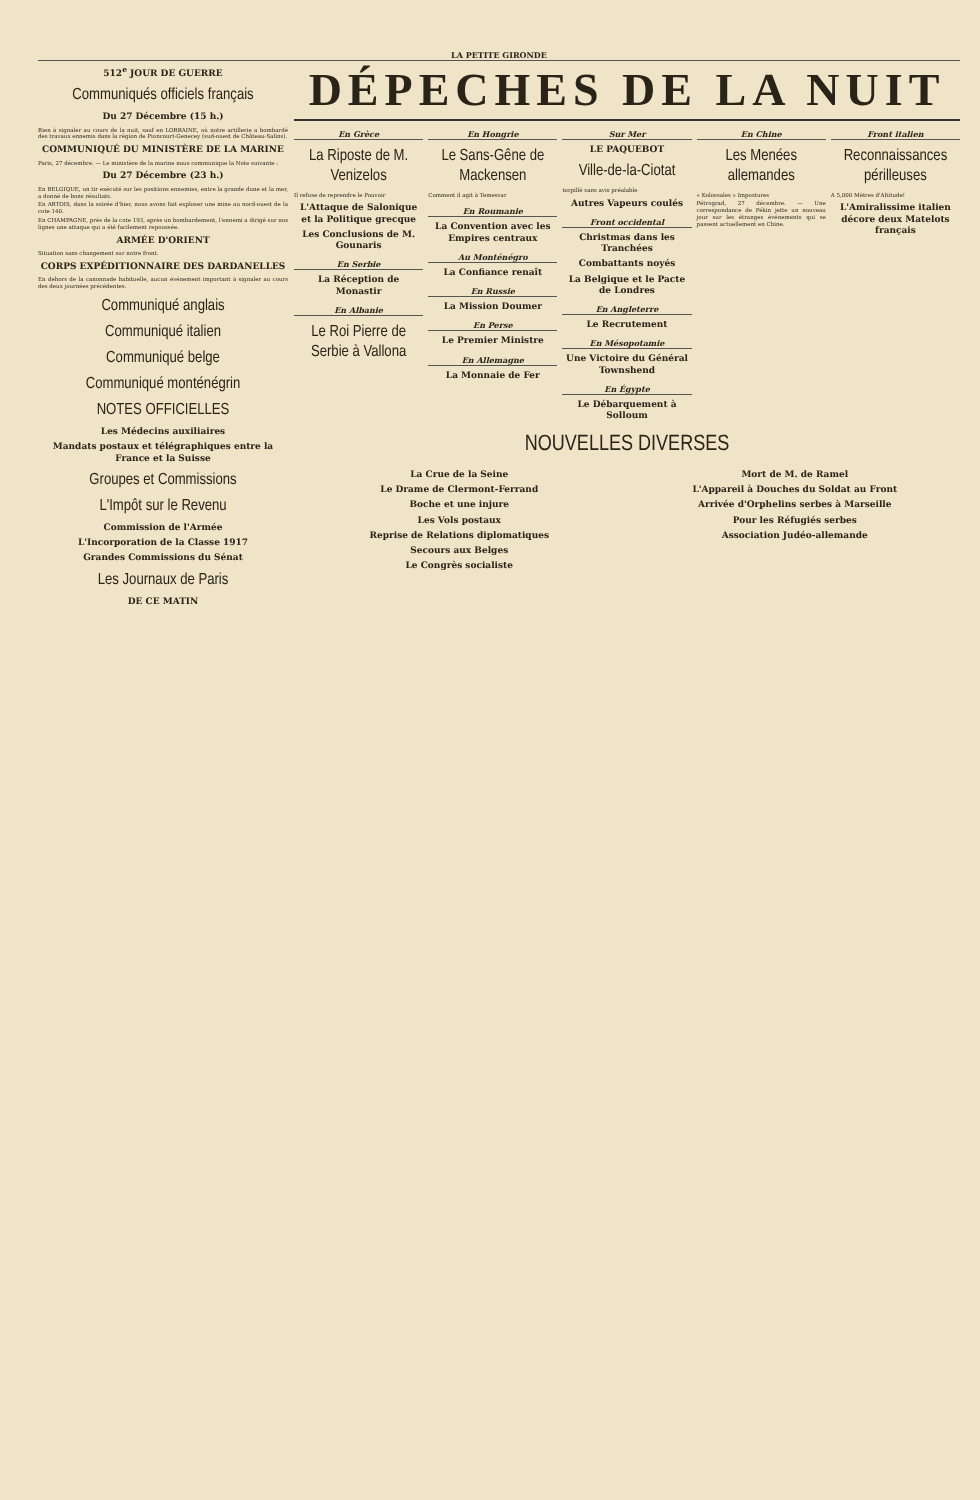LA PETITE GIRONDE
512<sup>e</sup> JOUR DE GUERRE
Communiqués officiels français
Du 27 Décembre (15 h.)
Rien à signaler au cours de la nuit, sauf en LORRAINE, où notre artillerie a bombardé des travaux ennemis dans la région de Pioncourt-Genecey (sud-ouest de Château-Salins).
COMMUNIQUÉ DU MINISTÈRE DE LA MARINE
Paris, 27 décembre. — Le ministère de la marine nous communique la Note suivante :
Du 27 Décembre (23 h.)
En BELGIQUE, un tir exécuté sur les positions ennemies, entre la grande dune et la mer, a donné de bons résultats.
En ARTOIS, dans la soirée d'hier, nous avons fait exploser une mine au nord-ouest de la cote 140.
En CHAMPAGNE, près de la cote 193, après un bombardement, l'ennemi a dirigé sur nos lignes une attaque qui a été facilement repoussée.
ARMÉE D'ORIENT
Situation sans changement sur notre front.
CORPS EXPÉDITIONNAIRE DES DARDANELLES
En dehors de la canonnade habituelle, aucun événement important à signaler au cours des deux journées précédentes.
Communiqué anglais
Communiqué italien
Communiqué belge
Communiqué monténégrin
NOTES OFFICIELLES
Les Médecins auxiliaires
Mandats postaux et télégraphiques entre la France et la Suisse
Groupes et Commissions
L'Impôt sur le Revenu
Commission de l'Armée
L'Incorporation de la Classe 1917
Grandes Commissions du Sénat
Les Journaux de Paris
DE CE MATIN
DÉPECHES DE LA NUIT
En Grèce
La Riposte de M. Venizelos
Il refuse de reprendre le Pouvoir
L'Attaque de Salonique et la Politique grecque
Les Conclusions de M. Gounaris
En Serbie
La Réception de Monastir
En Albanie
Le Roi Pierre de Serbie à Vallona
En Hongrie
Le Sans-Gêne de Mackensen
Comment il agit à Temesvar
En Roumanie
La Convention avec les Empires centraux
Au Monténégro
La Confiance renaît
En Russie
La Mission Doumer
En Perse
Le Premier Ministre
En Allemagne
La Monnaie de Fer
Sur Mer
LE PAQUEBOT
Ville-de-la-Ciotat
torpillé sans avis préalable
Autres Vapeurs coulés
Front occidental
Christmas dans les Tranchées
Combattants noyés
La Belgique et le Pacte de Londres
En Angleterre
Le Recrutement
En Mésopotamie
Une Victoire du Général Townshend
En Égypte
Le Débarquement à Solloum
En Chine
Les Menées allemandes
« Kolossales » Impostures
Pétrograd, 27 décembre. — Une correspondance de Pékin jette un nouveau jour sur les étranges événements qui se passent actuellement en Chine.
Front italien
Reconnaissances périlleuses
A 5,000 Mètres d'Altitude!
L'Amiralissime italien décore deux Matelots français
NOUVELLES DIVERSES
La Crue de la Seine
Le Drame de Clermont-Ferrand
Boche et une injure
Les Vols postaux
Reprise de Relations diplomatiques
Secours aux Belges
Le Congrès socialiste
Mort de M. de Ramel
L'Appareil à Douches du Soldat au Front
Arrivée d'Orphelins serbes à Marseille
Pour les Réfugiés serbes
Association Judéo-allemande